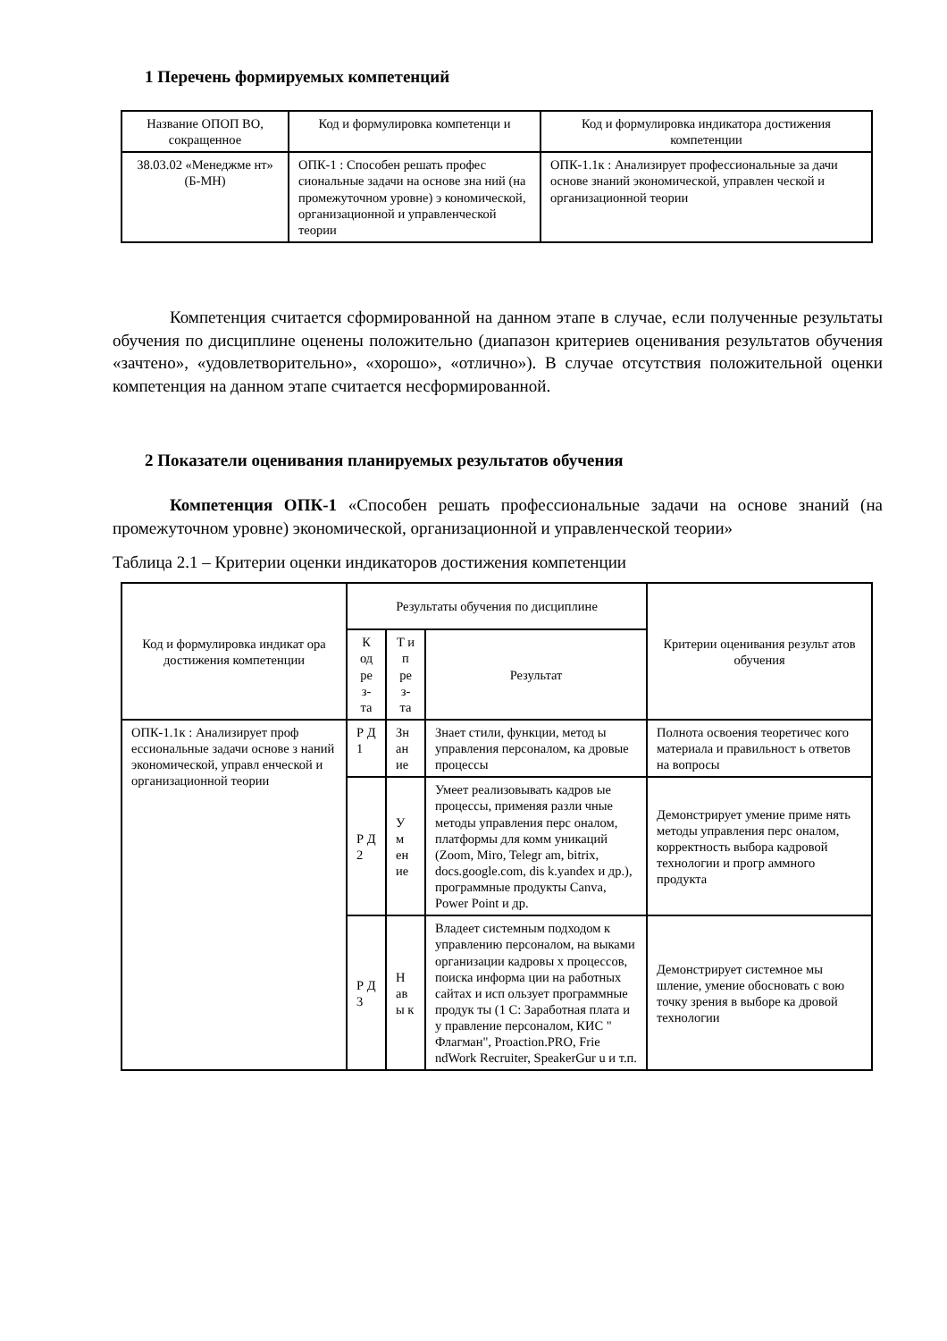1 Перечень формируемых компетенций
| Название ОПОП ВО, сокращенное | Код и формулировка компетенци и | Код и формулировка индикатора достижения компетенции |
| --- | --- | --- |
| 38.03.02 «Менеджме нт» (Б-МН) | ОПК-1 : Способен решать профес сиональные задачи на основе зна ний (на промежуточном уровне) э кономической, организационной и управленческой теории | ОПК-1.1к : Анализирует профессиональные за дачи основе знаний экономической, управлен ческой и организационной теории |
Компетенция считается сформированной на данном этапе в случае, если полученные результаты обучения по дисциплине оценены положительно (диапазон критериев оценивания результатов обучения «зачтено», «удовлетворительно», «хорошо», «отлично»). В случае отсутствия положительной оценки компетенция на данном этапе считается несформированной.
2 Показатели оценивания планируемых результатов обучения
Компетенция ОПК-1 «Способен решать профессиональные задачи на основе знаний (на промежуточном уровне) экономической, организационной и управленческой теории»
Таблица 2.1 – Критерии оценки индикаторов достижения компетенции
| Код и формулировка индикат ора достижения компетенции | Результаты обучения по дисциплине | | | Критерии оценивания результ атов обучения |
| --- | --- | --- | --- | --- |
| | К од ре з- та | Т и п ре з- та | Результат | |
| ОПК-1.1к : Анализирует проф ессиональные задачи основе з наний экономической, управл енческой и организационной теории | Р Д 1 | Зн ан ие | Знает стили, функции, метод ы управления персоналом, ка дровые процессы | Полнота освоения теоретичес кого материала и правильност ь ответов на вопросы |
| | Р Д 2 | У м ен ие | Умеет реализовывать кадров ые процессы, применяя разли чные методы управления перс оналом, платформы для комм уникаций (Zoom, Miro, Telegr am, bitrix, docs.google.com, dis k.yandex и др.), программные продукты Canva, Power Point и др. | Демонстрирует умение приме нять методы управления перс оналом, корректность выбора кадровой технологии и прогр аммного продукта |
| | Р Д 3 | Н ав ы к | Владеет системным подходом к управлению персоналом, на выками организации кадровы х процессов, поиска информа ции на работных сайтах и исп ользует программные продук ты (1 С: Заработная плата и у правление персоналом, КИС " Флагман", Proaction.PRO, Frie ndWork Recruiter, SpeakerGur u и т.п. | Демонстрирует системное мы шление, умение обосновать с вою точку зрения в выборе ка дровой технологии |